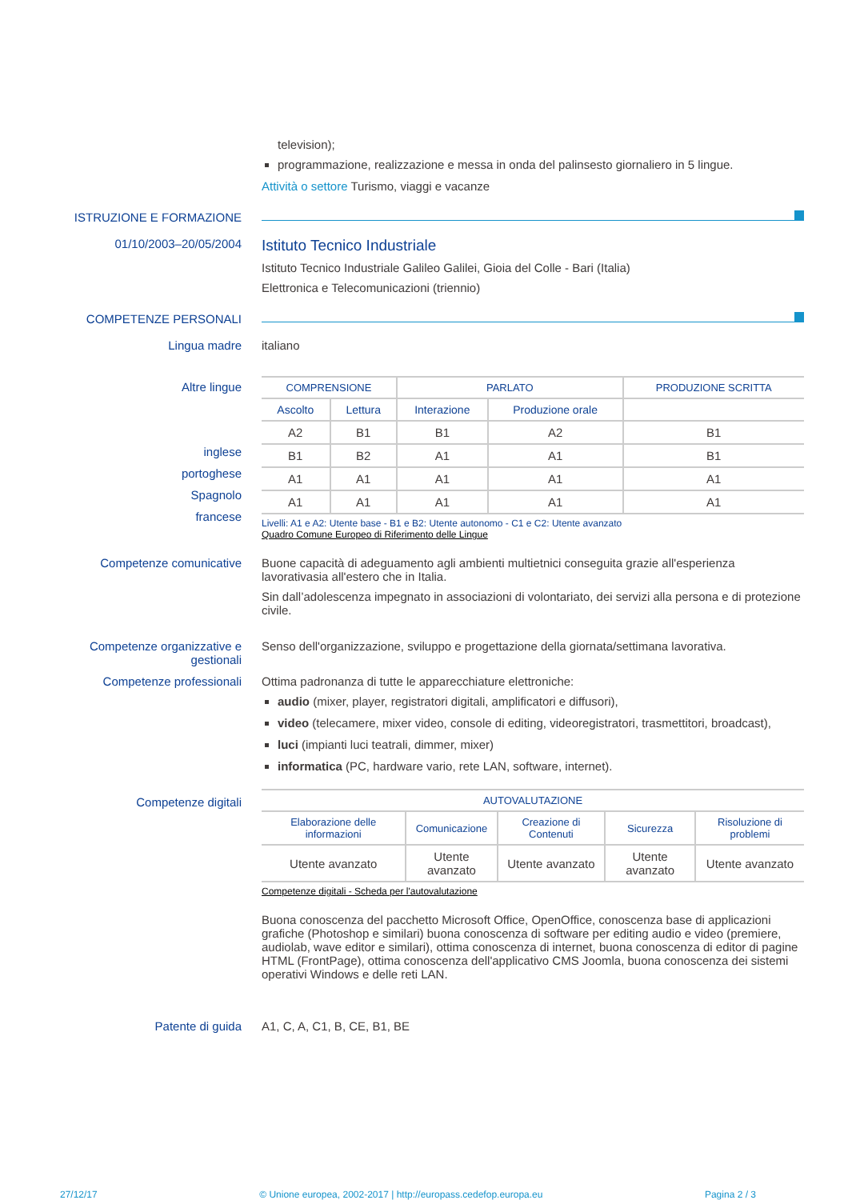television);
programmazione, realizzazione e messa in onda del palinsesto giornaliero in 5 lingue.
Attività o settore Turismo, viaggi e vacanze
ISTRUZIONE E FORMAZIONE
01/10/2003–20/05/2004
Istituto Tecnico Industriale
Istituto Tecnico Industriale Galileo Galilei, Gioia del Colle - Bari (Italia)
Elettronica e Telecomunicazioni (triennio)
COMPETENZE PERSONALI
Lingua madre italiano
Altre lingue
inglese
portoghese
Spagnolo
francese
| COMPRENSIONE | | PARLATO | | PRODUZIONE SCRITTA |
| --- | --- | --- | --- | --- |
| Ascolto | Lettura | Interazione | Produzione orale | |
| A2 | B1 | B1 | A2 | B1 |
| B1 | B2 | A1 | A1 | B1 |
| A1 | A1 | A1 | A1 | A1 |
| A1 | A1 | A1 | A1 | A1 |
Livelli: A1 e A2: Utente base - B1 e B2: Utente autonomo - C1 e C2: Utente avanzato
Quadro Comune Europeo di Riferimento delle Lingue
Competenze comunicative Buone capacità di adeguamento agli ambienti multietnici conseguita grazie all'esperienza lavorativasia all'estero che in Italia.
Sin dall’adolescenza impegnato in associazioni di volontariato, dei servizi alla persona e di protezione civile.
Competenze organizzative e gestionali
Senso dell'organizzazione, sviluppo e progettazione della giornata/settimana lavorativa.
Competenze professionali Ottima padronanza di tutte le apparecchiature elettroniche:
audio (mixer, player, registratori digitali, amplificatori e diffusori),
video (telecamere, mixer video, console di editing, videoregistratori, trasmettitori, broadcast),
luci (impianti luci teatrali, dimmer, mixer)
informatica (PC, hardware vario, rete LAN, software, internet).
Competenze digitali
| AUTOVALUTAZIONE | | | | |
| --- | --- | --- | --- | --- |
| Elaborazione delle informazioni | Comunicazione | Creazione di Contenuti | Sicurezza | Risoluzione di problemi |
| Utente avanzato | Utente avanzato | Utente avanzato | Utente avanzato | Utente avanzato |
Competenze digitali - Scheda per l'autovalutazione
Buona conoscenza del pacchetto Microsoft Office, OpenOffice, conoscenza base di applicazioni grafiche (Photoshop e similari) buona conoscenza di software per editing audio e video (premiere, audiolab, wave editor e similari), ottima conoscenza di internet, buona conoscenza di editor di pagine HTML (FrontPage), ottima conoscenza dell'applicativo CMS Joomla, buona conoscenza dei sistemi operativi Windows e delle reti LAN.
Patente di guida A1, C, A, C1, B, CE, B1, BE
27/12/17 © Unione europea, 2002-2017 | http://europass.cedefop.europa.eu Pagina 2 / 3